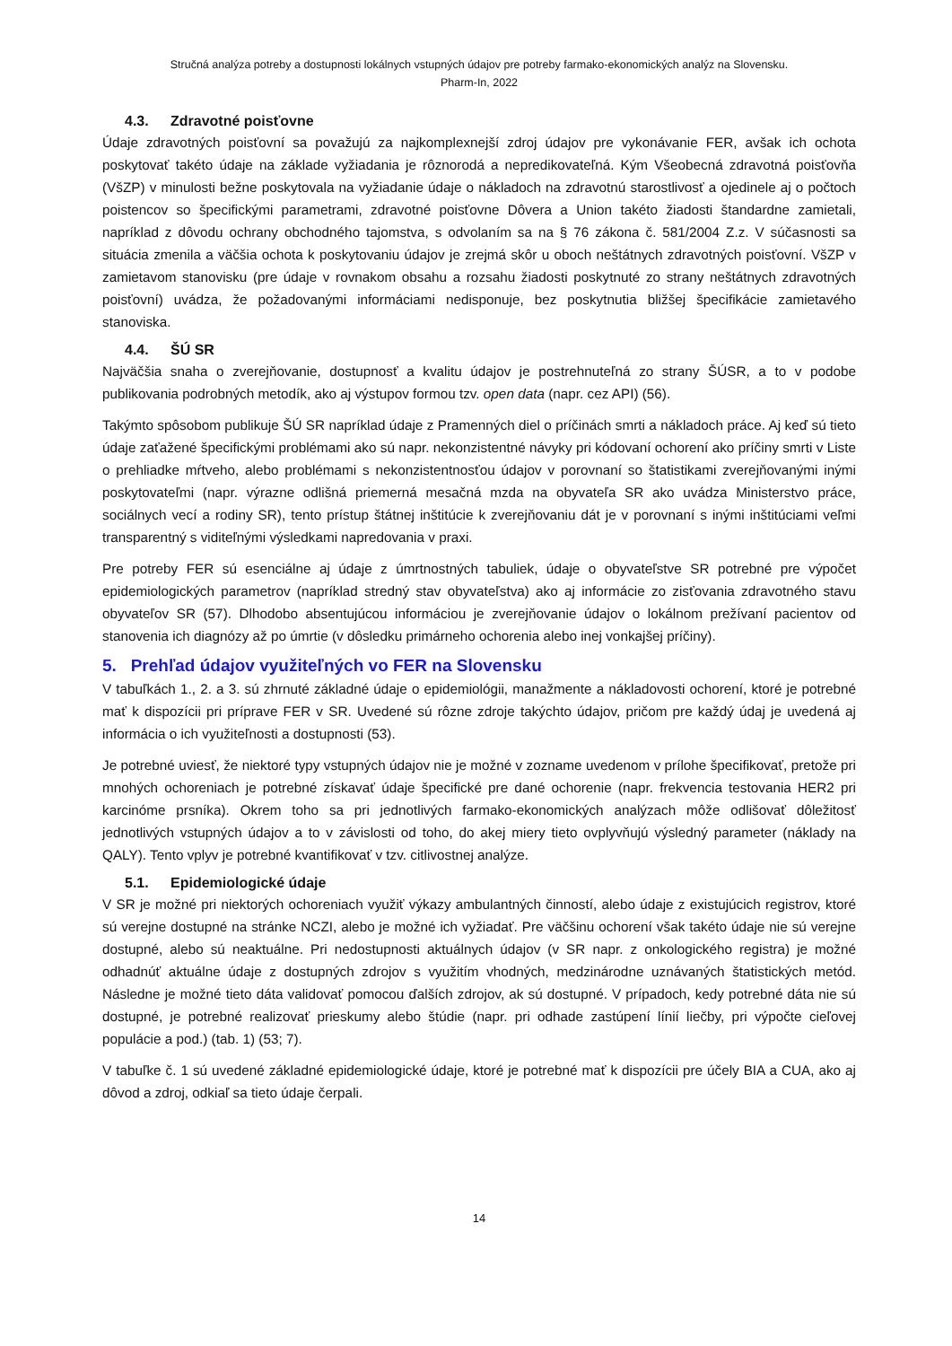Stručná analýza potreby a dostupnosti lokálnych vstupných údajov pre potreby farmako-ekonomických analýz na Slovensku.
Pharm-In, 2022
4.3. Zdravotné poisťovne
Údaje zdravotných poisťovní sa považujú za najkomplexnejší zdroj údajov pre vykonávanie FER, avšak ich ochota poskytovať takéto údaje na základe vyžiadania je rôznorodá a nepredikovateľná. Kým Všeobecná zdravotná poisťovňa (VšZP) v minulosti bežne poskytovala na vyžiadanie údaje o nákladoch na zdravotnú starostlivosť a ojedinele aj o počtoch poistencov so špecifickými parametrami, zdravotné poisťovne Dôvera a Union takéto žiadosti štandardne zamietali, napríklad z dôvodu ochrany obchodného tajomstva, s odvolaním sa na § 76 zákona č. 581/2004 Z.z. V súčasnosti sa situácia zmenila a väčšia ochota k poskytovaniu údajov je zrejmá skôr u oboch neštátnych zdravotných poisťovní. VšZP v zamietavom stanovisku (pre údaje v rovnakom obsahu a rozsahu žiadosti poskytnuté zo strany neštátnych zdravotných poisťovní) uvádza, že požadovanými informáciami nedisponuje, bez poskytnutia bližšej špecifikácie zamietavého stanoviska.
4.4. ŠÚ SR
Najväčšia snaha o zverejňovanie, dostupnosť a kvalitu údajov je postrehnuteľná zo strany ŠÚSR, a to v podobe publikovania podrobných metodík, ako aj výstupov formou tzv. open data (napr. cez API) (56).
Takýmto spôsobom publikuje ŠÚ SR napríklad údaje z Pramenných diel o príčinách smrti a nákladoch práce. Aj keď sú tieto údaje zaťažené špecifickými problémami ako sú napr. nekonzistentné návyky pri kódovaní ochorení ako príčiny smrti v Liste o prehliadke mŕtveho, alebo problémami s nekonzistentnosťou údajov v porovnaní so štatistikami zverejňovanými inými poskytovateľmi (napr. výrazne odlišná priemerná mesačná mzda na obyvateľa SR ako uvádza Ministerstvo práce, sociálnych vecí a rodiny SR), tento prístup štátnej inštitúcie k zverejňovaniu dát je v porovnaní s inými inštitúciami veľmi transparentný s viditeľnými výsledkami napredovania v praxi.
Pre potreby FER sú esenciálne aj údaje z úmrtnostných tabuliek, údaje o obyvateľstve SR potrebné pre výpočet epidemiologických parametrov (napríklad stredný stav obyvateľstva) ako aj informácie zo zisťovania zdravotného stavu obyvateľov SR (57). Dlhodobo absentujúcou informáciou je zverejňovanie údajov o lokálnom prežívaní pacientov od stanovenia ich diagnózy až po úmrtie (v dôsledku primárneho ochorenia alebo inej vonkajšej príčiny).
5. Prehľad údajov využiteľných vo FER na Slovensku
V tabuľkách 1., 2. a 3. sú zhrnuté základné údaje o epidemiológii, manažmente a nákladovosti ochorení, ktoré je potrebné mať k dispozícii pri príprave FER v SR. Uvedené sú rôzne zdroje takýchto údajov, pričom pre každý údaj je uvedená aj informácia o ich využiteľnosti a dostupnosti (53).
Je potrebné uviesť, že niektoré typy vstupných údajov nie je možné v zozname uvedenom v prílohe špecifikovať, pretože pri mnohých ochoreniach je potrebné získavať údaje špecifické pre dané ochorenie (napr. frekvencia testovania HER2 pri karcinóme prsníka). Okrem toho sa pri jednotlivých farmako-ekonomických analýzach môže odlišovať dôležitosť jednotlivých vstupných údajov a to v závislosti od toho, do akej miery tieto ovplyvňujú výsledný parameter (náklady na QALY). Tento vplyv je potrebné kvantifikovať v tzv. citlivostnej analýze.
5.1. Epidemiologické údaje
V SR je možné pri niektorých ochoreniach využiť výkazy ambulantných činností, alebo údaje z existujúcich registrov, ktoré sú verejne dostupné na stránke NCZI, alebo je možné ich vyžiadať. Pre väčšinu ochorení však takéto údaje nie sú verejne dostupné, alebo sú neaktuálne. Pri nedostupnosti aktuálnych údajov (v SR napr. z onkologického registra) je možné odhadnúť aktuálne údaje z dostupných zdrojov s využitím vhodných, medzinárodne uznávaných štatistických metód. Následne je možné tieto dáta validovať pomocou ďalších zdrojov, ak sú dostupné. V prípadoch, kedy potrebné dáta nie sú dostupné, je potrebné realizovať prieskumy alebo štúdie (napr. pri odhade zastúpení línií liečby, pri výpočte cieľovej populácie a pod.) (tab. 1) (53; 7).
V tabuľke č. 1 sú uvedené základné epidemiologické údaje, ktoré je potrebné mať k dispozícii pre účely BIA a CUA, ako aj dôvod a zdroj, odkiaľ sa tieto údaje čerpali.
14